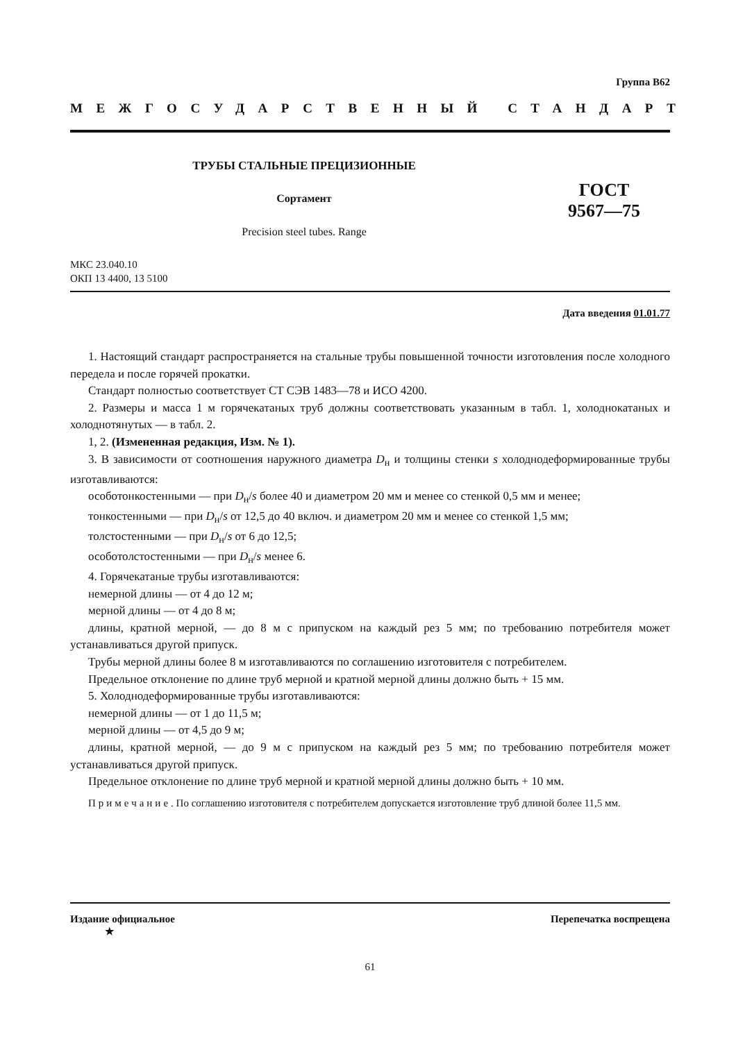Группа В62
МЕЖГОСУДАРСТВЕННЫЙ СТАНДАРТ
ТРУБЫ СТАЛЬНЫЕ ПРЕЦИЗИОННЫЕ
Сортамент
Precision steel tubes. Range
ГОСТ
9567—75
МКС 23.040.10
ОКП 13 4400, 13 5100
Дата введения 01.01.77
1. Настоящий стандарт распространяется на стальные трубы повышенной точности изготовления после холодного передела и после горячей прокатки.
Стандарт полностью соответствует СТ СЭВ 1483—78 и ИСО 4200.
2. Размеры и масса 1 м горячекатаных труб должны соответствовать указанным в табл. 1, холоднокатаных и холоднотянутых — в табл. 2.
1, 2. (Измененная редакция, Изм. № 1).
3. В зависимости от соотношения наружного диаметра D<sub>н</sub> и толщины стенки s холоднодеформированные трубы изготавливаются:
особотонкостенными — при D<sub>н</sub>/s более 40 и диаметром 20 мм и менее со стенкой 0,5 мм и менее;
тонкостенными — при D<sub>н</sub>/s от 12,5 до 40 включ. и диаметром 20 мм и менее со стенкой 1,5 мм;
толстостенными — при D<sub>н</sub>/s от 6 до 12,5;
особотолстостенными — при D<sub>н</sub>/s менее 6.
4. Горячекатаные трубы изготавливаются:
немерной длины — от 4 до 12 м;
мерной длины — от 4 до 8 м;
длины, кратной мерной, — до 8 м с припуском на каждый рез 5 мм; по требованию потребителя может устанавливаться другой припуск.
Трубы мерной длины более 8 м изготавливаются по соглашению изготовителя с потребителем.
Предельное отклонение по длине труб мерной и кратной мерной длины должно быть + 15 мм.
5. Холоднодеформированные трубы изготавливаются:
немерной длины — от 1 до 11,5 м;
мерной длины — от 4,5 до 9 м;
длины, кратной мерной, — до 9 м с припуском на каждый рез 5 мм; по требованию потребителя может устанавливаться другой припуск.
Предельное отклонение по длине труб мерной и кратной мерной длины должно быть + 10 мм.
Примечание. По соглашению изготовителя с потребителем допускается изготовление труб длиной более 11,5 мм.
Издание официальное
★ Перепечатка воспрещена
61